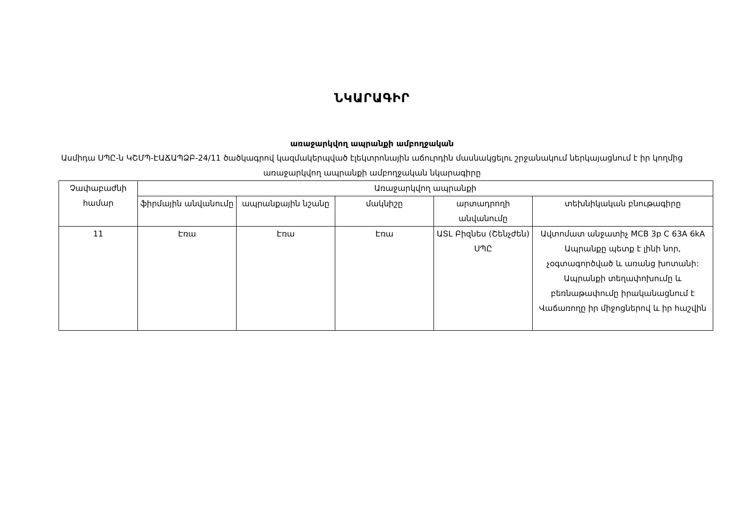ՆԿԱՐԱԳԻՐ
առաջարկվող ապրանքի ամբողջական
Ասմիդա ՍՊԸ-ն ԿՇՄՊ-ԷԱՃԱՊՁԲ-24/11 ծածկագրով կազմակերպված էլեկտրոնային աճուրդին մասնակցելու շրջանակում ներկայացնում է իր կողմից առաջարկվող ապրանքի ամբողջական նկարագիրը
| Չափաբաժնի համար | Առաջարկվող ապրանքի | | | | |
| --- | --- | --- | --- | --- | --- |
| | ֆիրմային անվանումը | ապրանքային նշանը | մակնիշը | արտադրողի անվանումը | տեխնիկական բնութագիրը |
| 11 | Էռա | Էռա | Էռա | ԱՏԼ Բիզնես (Շենչժեն) ՍՊԸ | Ավտոմատ անջատիչ MCB 3p C 63A 6kA Ապրանքը պետք է լինի նոր, չօգտագործված և առանց խոտանի: Ապրանքի տեղափոխումը և բեռնաթափումը իրականացնում է Վաճառողը իր միջոցներով և իր հաշվին |